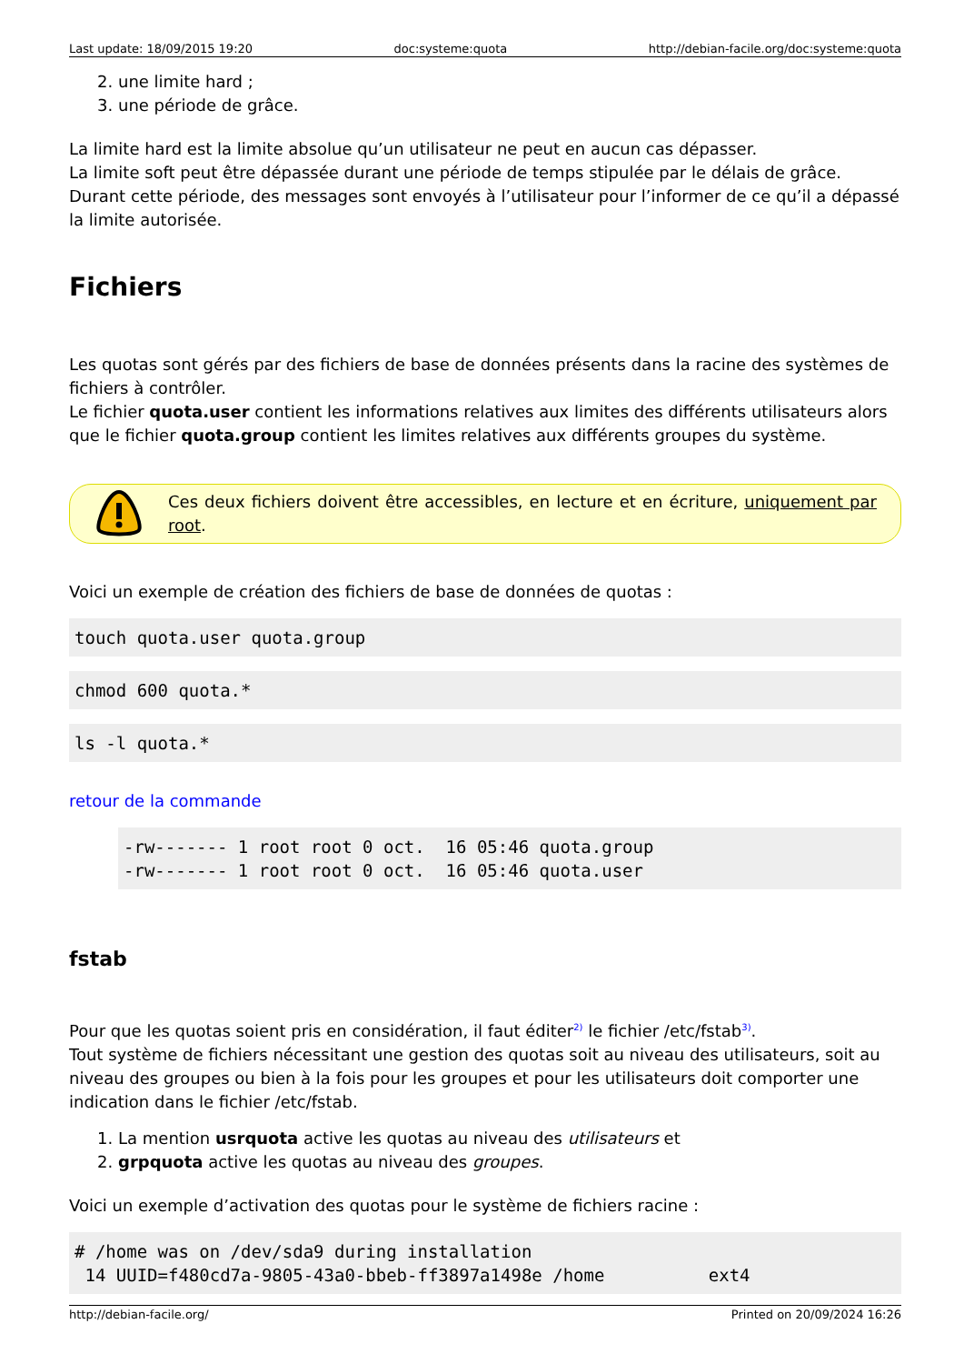Last update: 18/09/2015 19:20 doc:systeme:quota http://debian-facile.org/doc:systeme:quota
2. une limite hard ;
3. une période de grâce.
La limite hard est la limite absolue qu’un utilisateur ne peut en aucun cas dépasser.
La limite soft peut être dépassée durant une période de temps stipulée par le délais de grâce. Durant cette période, des messages sont envoyés à l’utilisateur pour l’informer de ce qu’il a dépassé la limite autorisée.
Fichiers
Les quotas sont gérés par des fichiers de base de données présents dans la racine des systèmes de fichiers à contrôler.
Le fichier quota.user contient les informations relatives aux limites des différents utilisateurs alors que le fichier quota.group contient les limites relatives aux différents groupes du système.
Ces deux fichiers doivent être accessibles, en lecture et en écriture, uniquement par root.
Voici un exemple de création des fichiers de base de données de quotas :
touch quota.user quota.group
chmod 600 quota.*
ls -l quota.*
retour de la commande
-rw------- 1 root root 0 oct.  16 05:46 quota.group
-rw------- 1 root root 0 oct.  16 05:46 quota.user
fstab
Pour que les quotas soient pris en considération, il faut éditer<sup>2)</sup> le fichier /etc/fstab<sup>3)</sup>.
Tout système de fichiers nécessitant une gestion des quotas soit au niveau des utilisateurs, soit au niveau des groupes ou bien à la fois pour les groupes et pour les utilisateurs doit comporter une indication dans le fichier /etc/fstab.
1. La mention usrquota active les quotas au niveau des utilisateurs et
2. grpquota active les quotas au niveau des groupes.
Voici un exemple d’activation des quotas pour le système de fichiers racine :
# /home was on /dev/sda9 during installation
 14 UUID=f480cd7a-9805-43a0-bbeb-ff3897a1498e /home          ext4
http://debian-facile.org/ Printed on 20/09/2024 16:26